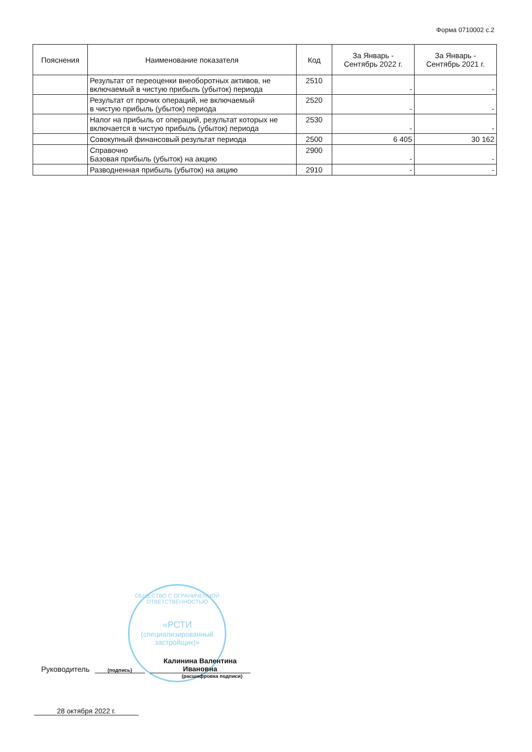Форма 0710002 с.2
| Пояснения | Наименование показателя | Код | За Январь - Сентябрь 2022 г. | За Январь - Сентябрь 2021 г. |
| --- | --- | --- | --- | --- |
| | Результат от переоценки внеоборотных активов, не включаемый в чистую прибыль (убыток) периода | 2510 | - | - |
| | Результат от прочих операций, не включаемый в чистую прибыль (убыток) периода | 2520 | - | - |
| | Налог на прибыль от операций, результат которых не включается в чистую прибыль (убыток) периода | 2530 | - | - |
| | Совокупный финансовый результат периода | 2500 | 6 405 | 30 162 |
| | Справочно Базовая прибыль (убыток) на акцию | 2900 | - | - |
| | Разводненная прибыль (убыток) на акцию | 2910 | - | - |
ОБЩЕСТВО С ОГРАНИЧЕННОЙ ОТВЕТСТВЕННОСТЬЮ
«РСТИ
(специализированный
застройщик)»
Руководитель (подпись) Калинина Валентина
Ивановна
(расшифровка подписи)
28 октября 2022 г.